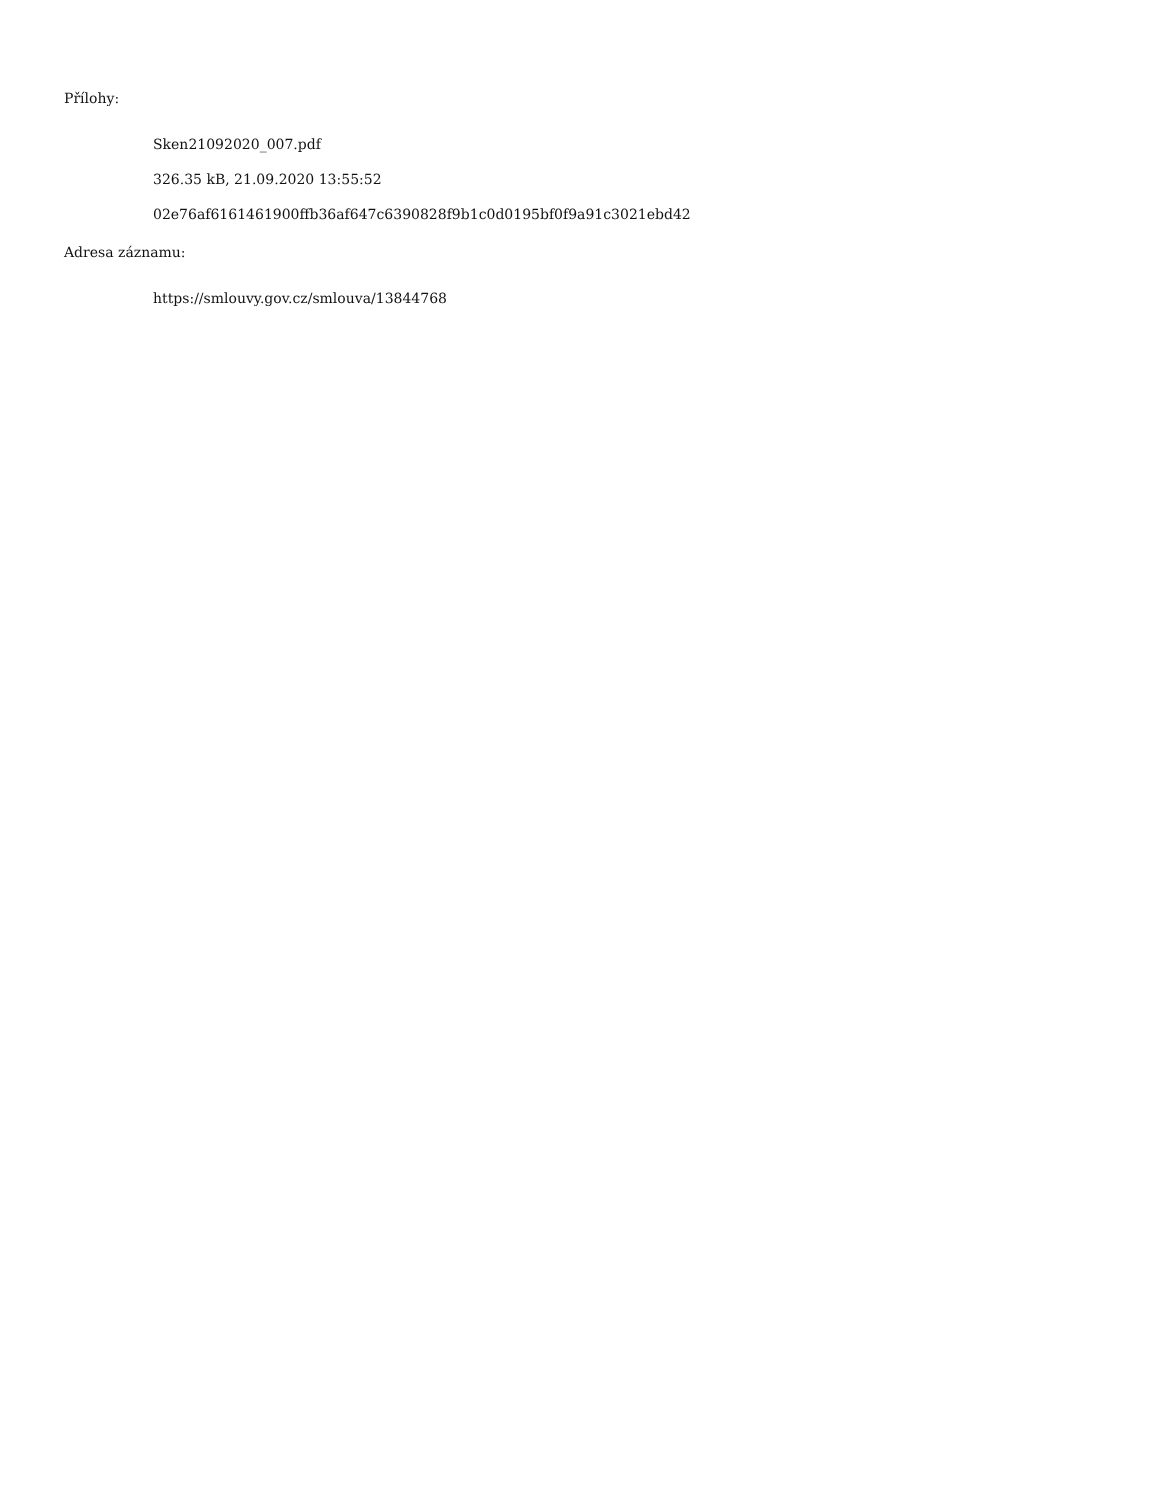Přílohy:
Sken21092020_007.pdf
326.35 kB, 21.09.2020 13:55:52
02e76af6161461900ffb36af647c6390828f9b1c0d0195bf0f9a91c3021ebd42
Adresa záznamu:
https://smlouvy.gov.cz/smlouva/13844768